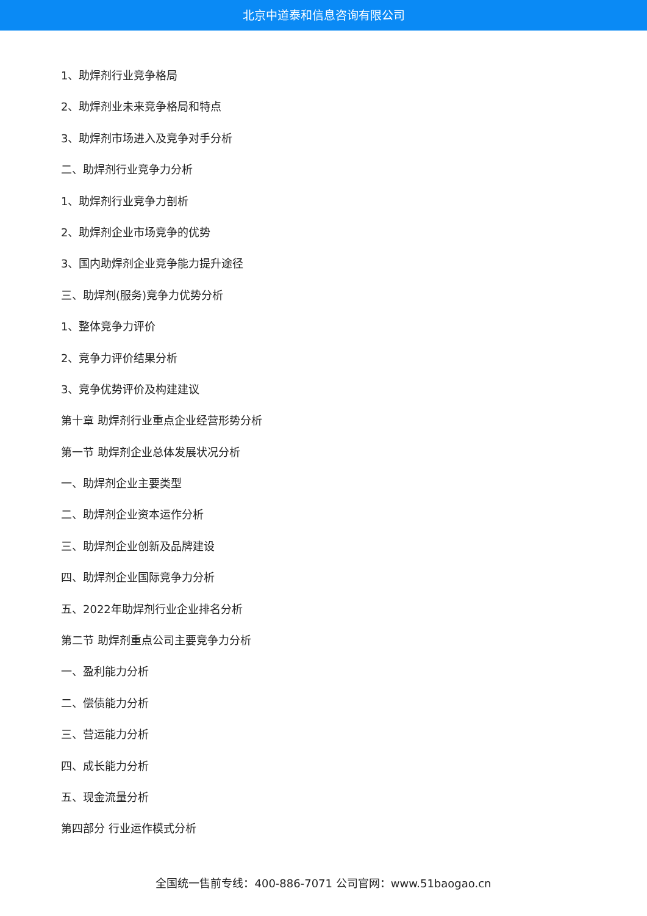北京中道泰和信息咨询有限公司
1、助焊剂行业竞争格局
2、助焊剂业未来竞争格局和特点
3、助焊剂市场进入及竞争对手分析
二、助焊剂行业竞争力分析
1、助焊剂行业竞争力剖析
2、助焊剂企业市场竞争的优势
3、国内助焊剂企业竞争能力提升途径
三、助焊剂(服务)竞争力优势分析
1、整体竞争力评价
2、竞争力评价结果分析
3、竞争优势评价及构建建议
第十章 助焊剂行业重点企业经营形势分析
第一节 助焊剂企业总体发展状况分析
一、助焊剂企业主要类型
二、助焊剂企业资本运作分析
三、助焊剂企业创新及品牌建设
四、助焊剂企业国际竞争力分析
五、2022年助焊剂行业企业排名分析
第二节 助焊剂重点公司主要竞争力分析
一、盈利能力分析
二、偿债能力分析
三、营运能力分析
四、成长能力分析
五、现金流量分析
第四部分 行业运作模式分析
全国统一售前专线：400-886-7071 公司官网：www.51baogao.cn